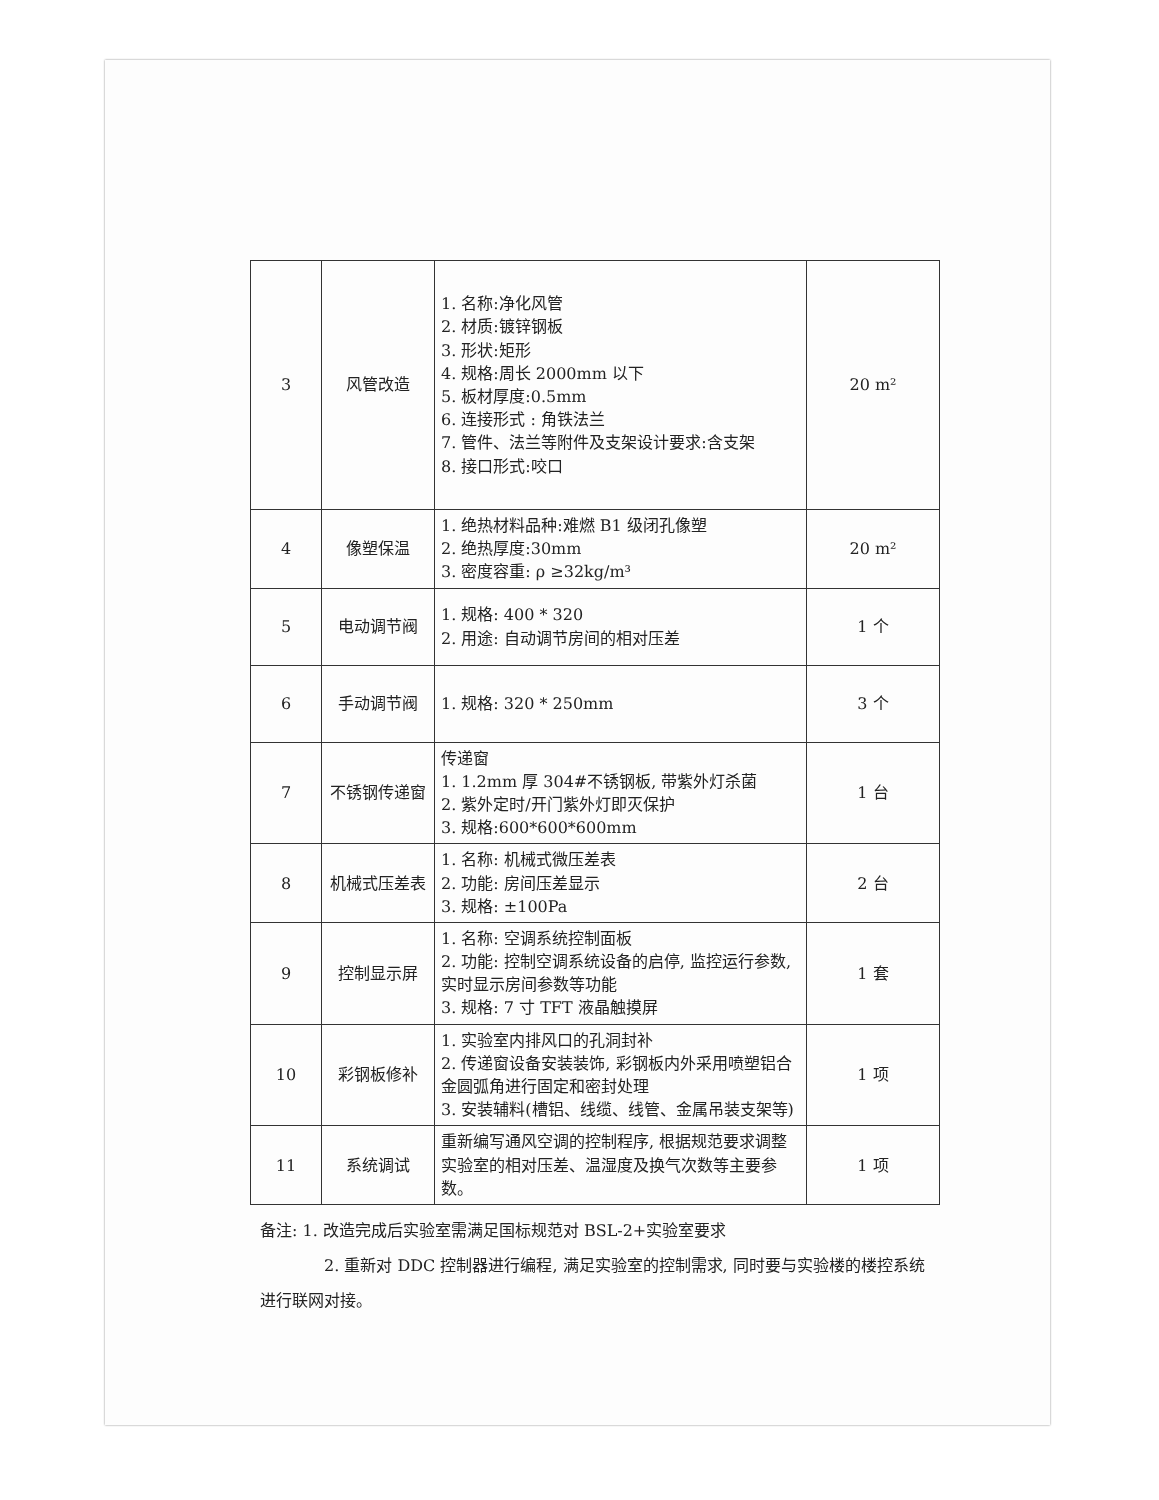| 3 | 风管改造 | 1. 名称:净化风管 2. 材质:镀锌钢板 3. 形状:矩形 4. 规格:周长 2000mm 以下 5. 板材厚度:0.5mm 6. 连接形式 : 角铁法兰 7. 管件、法兰等附件及支架设计要求:含支架 8. 接口形式:咬口 | 20 m² |
| 4 | 像塑保温 | 1. 绝热材料品种:难燃 B1 级闭孔像塑 2. 绝热厚度:30mm 3. 密度容重: ρ ≥32kg/m³ | 20 m² |
| 5 | 电动调节阀 | 1. 规格: 400 * 320 2. 用途: 自动调节房间的相对压差 | 1 个 |
| 6 | 手动调节阀 | 1. 规格: 320 * 250mm | 3 个 |
| 7 | 不锈钢传递窗 | 传递窗 1. 1.2mm 厚 304#不锈钢板, 带紫外灯杀菌 2. 紫外定时/开门紫外灯即灭保护 3. 规格:600*600*600mm | 1 台 |
| 8 | 机械式压差表 | 1. 名称: 机械式微压差表 2. 功能: 房间压差显示 3. 规格: ±100Pa | 2 台 |
| 9 | 控制显示屏 | 1. 名称: 空调系统控制面板 2. 功能: 控制空调系统设备的启停, 监控运行参数, 实时显示房间参数等功能 3. 规格: 7 寸 TFT 液晶触摸屏 | 1 套 |
| 10 | 彩钢板修补 | 1. 实验室内排风口的孔洞封补 2. 传递窗设备安装装饰, 彩钢板内外采用喷塑铝合金圆弧角进行固定和密封处理 3. 安装辅料(槽铝、线缆、线管、金属吊装支架等) | 1 项 |
| 11 | 系统调试 | 重新编写通风空调的控制程序, 根据规范要求调整实验室的相对压差、温湿度及换气次数等主要参数。 | 1 项 |
备注: 1. 改造完成后实验室需满足国标规范对 BSL-2+实验室要求
2. 重新对 DDC 控制器进行编程, 满足实验室的控制需求, 同时要与实验楼的楼控系统进行联网对接。